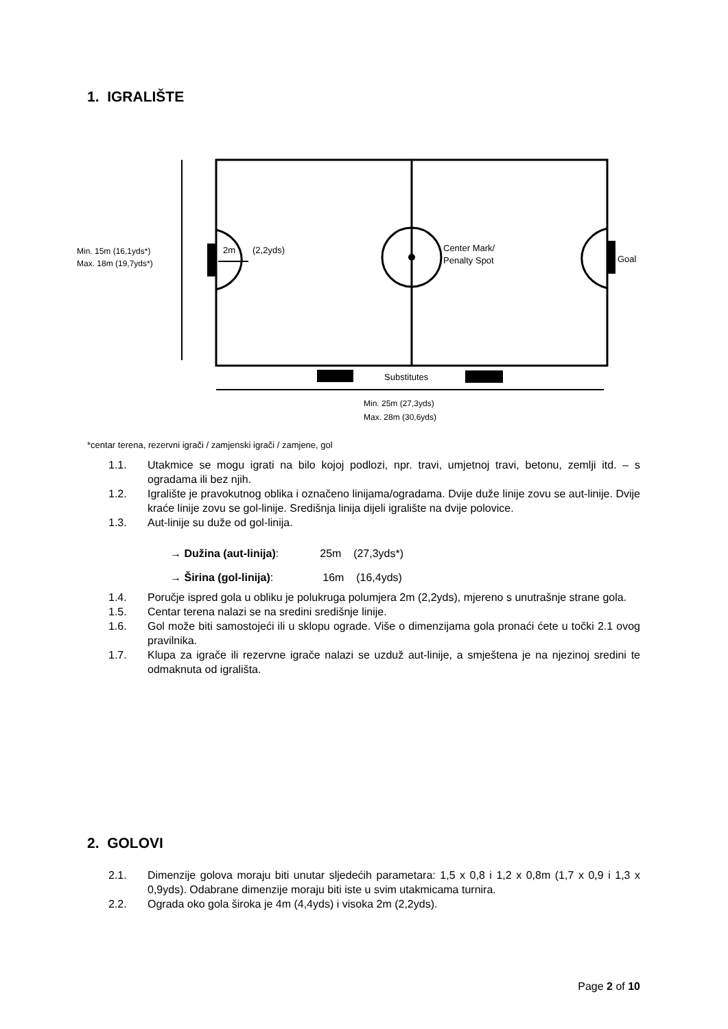1. IGRALIŠTE
2m
(2,2yds)
Center Mark/
Penalty Spot
Goal
Substitutes
Min. 15m (16,1yds*)
Max. 18m (19,7yds*)
Min. 25m (27,3yds)
Max. 28m (30,6yds)
*centar terena, rezervni igrači / zamjenski igrači / zamjene, gol
1.1. Utakmice se mogu igrati na bilo kojoj podlozi, npr. travi, umjetnoj travi, betonu, zemlji itd. – s ogradama ili bez njih.
1.2. Igralište je pravokutnog oblika i označeno linijama/ogradama. Dvije duže linije zovu se aut-linije. Dvije kraće linije zovu se gol-linije. Središnja linija dijeli igralište na dvije polovice.
1.3. Aut-linije su duže od gol-linija.
→ Dužina (aut-linija): 25m (27,3yds*)
→ Širina (gol-linija): 16m (16,4yds)
1.4. Poručje ispred gola u obliku je polukruga polumjera 2m (2,2yds), mjereno s unutrašnje strane gola.
1.5. Centar terena nalazi se na sredini središnje linije.
1.6. Gol može biti samostojeći ili u sklopu ograde. Više o dimenzijama gola pronaći ćete u točki 2.1 ovog pravilnika.
1.7. Klupa za igrače ili rezervne igrače nalazi se uzduž aut-linije, a smještena je na njezinoj sredini te odmaknuta od igrališta.
2. GOLOVI
2.1. Dimenzije golova moraju biti unutar sljedećih parametara: 1,5 x 0,8 i 1,2 x 0,8m (1,7 x 0,9 i 1,3 x 0,9yds). Odabrane dimenzije moraju biti iste u svim utakmicama turnira.
2.2. Ograda oko gola široka je 4m (4,4yds) i visoka 2m (2,2yds).
Page 2 of 10